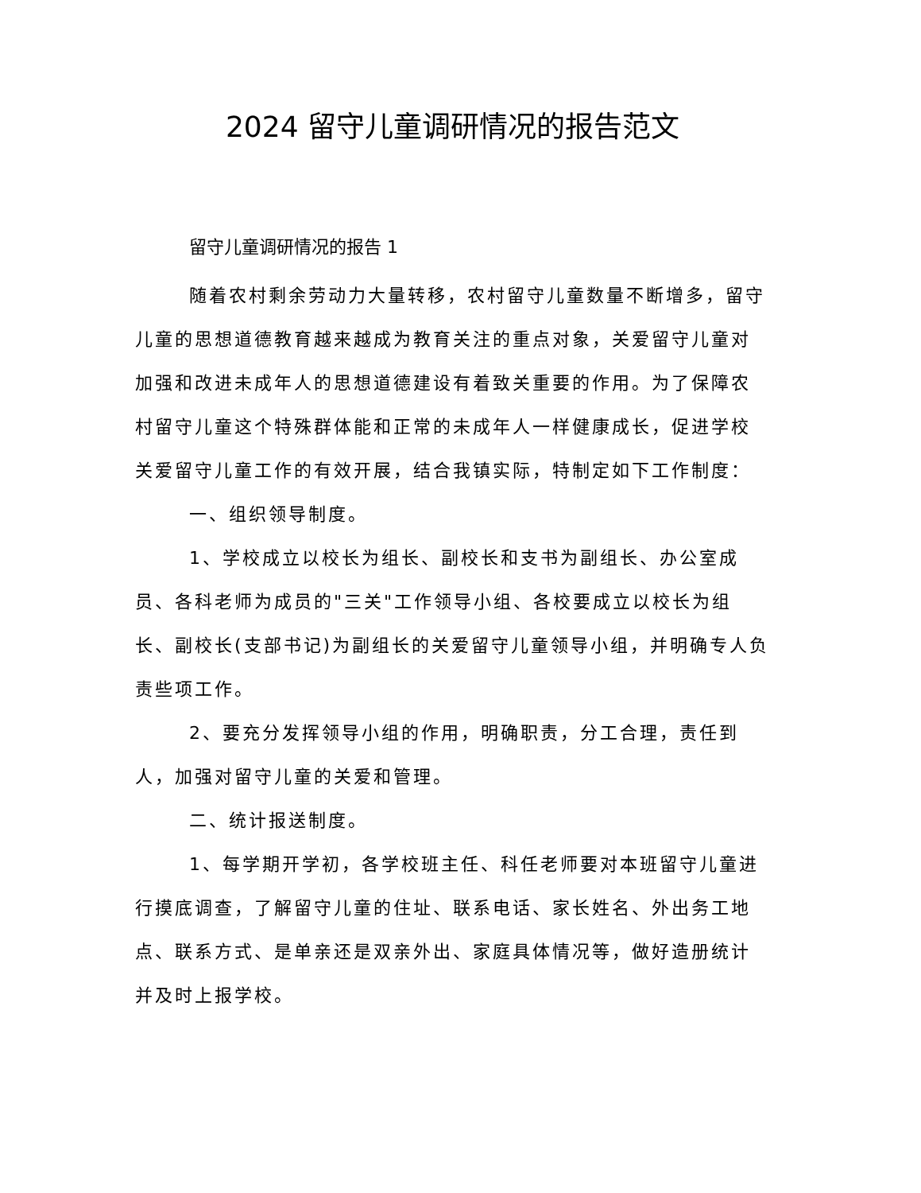2024 留守儿童调研情况的报告范文
留守儿童调研情况的报告 1
随着农村剩余劳动力大量转移，农村留守儿童数量不断增多，留守儿童的思想道德教育越来越成为教育关注的重点对象，关爱留守儿童对加强和改进未成年人的思想道德建设有着致关重要的作用。为了保障农村留守儿童这个特殊群体能和正常的未成年人一样健康成长，促进学校关爱留守儿童工作的有效开展，结合我镇实际，特制定如下工作制度：
一、组织领导制度。
1、学校成立以校长为组长、副校长和支书为副组长、办公室成员、各科老师为成员的"三关"工作领导小组、各校要成立以校长为组长、副校长(支部书记)为副组长的关爱留守儿童领导小组，并明确专人负责些项工作。
2、要充分发挥领导小组的作用，明确职责，分工合理，责任到人，加强对留守儿童的关爱和管理。
二、统计报送制度。
1、每学期开学初，各学校班主任、科任老师要对本班留守儿童进行摸底调查，了解留守儿童的住址、联系电话、家长姓名、外出务工地点、联系方式、是单亲还是双亲外出、家庭具体情况等，做好造册统计并及时上报学校。